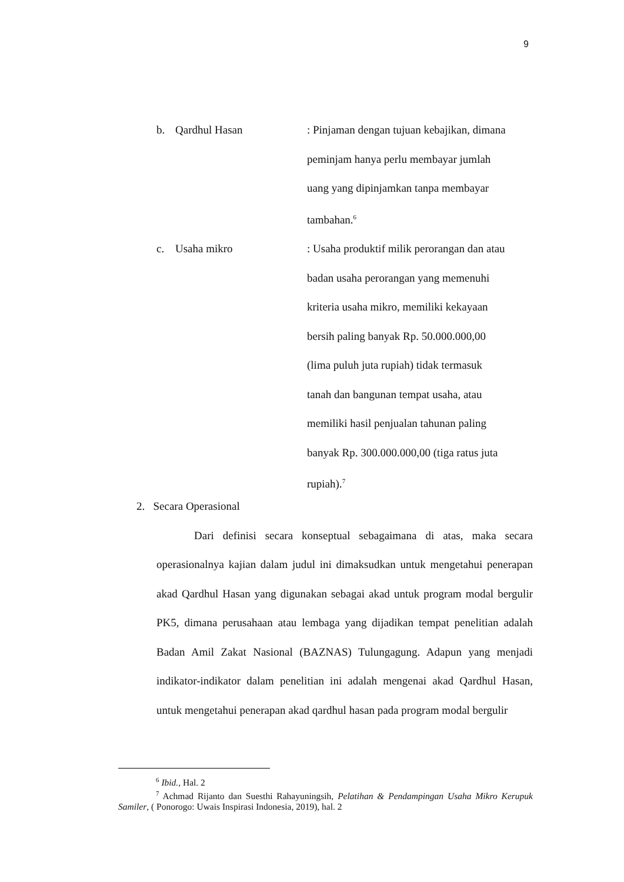9
b. Qardhul Hasan : Pinjaman dengan tujuan kebajikan, dimana
peminjam hanya perlu membayar jumlah
uang yang dipinjamkan tanpa membayar
tambahan.<sup>6</sup>
c. Usaha mikro : Usaha produktif milik perorangan dan atau
badan usaha perorangan yang memenuhi
kriteria usaha mikro, memiliki kekayaan
bersih paling banyak Rp. 50.000.000,00
(lima puluh juta rupiah) tidak termasuk
tanah dan bangunan tempat usaha, atau
memiliki hasil penjualan tahunan paling
banyak Rp. 300.000.000,00 (tiga ratus juta
rupiah).<sup>7</sup>
2. Secara Operasional
Dari definisi secara konseptual sebagaimana di atas, maka secara operasionalnya kajian dalam judul ini dimaksudkan untuk mengetahui penerapan akad Qardhul Hasan yang digunakan sebagai akad untuk program modal bergulir PK5, dimana perusahaan atau lembaga yang dijadikan tempat penelitian adalah Badan Amil Zakat Nasional (BAZNAS) Tulungagung. Adapun yang menjadi indikator-indikator dalam penelitian ini adalah mengenai akad Qardhul Hasan, untuk mengetahui penerapan akad qardhul hasan pada program modal bergulir
<sup>6</sup> Ibid., Hal. 2
<sup>7</sup> Achmad Rijanto dan Suesthi Rahayuningsih, Pelatihan & Pendampingan Usaha Mikro Kerupuk Samiler, ( Ponorogo: Uwais Inspirasi Indonesia, 2019), hal. 2